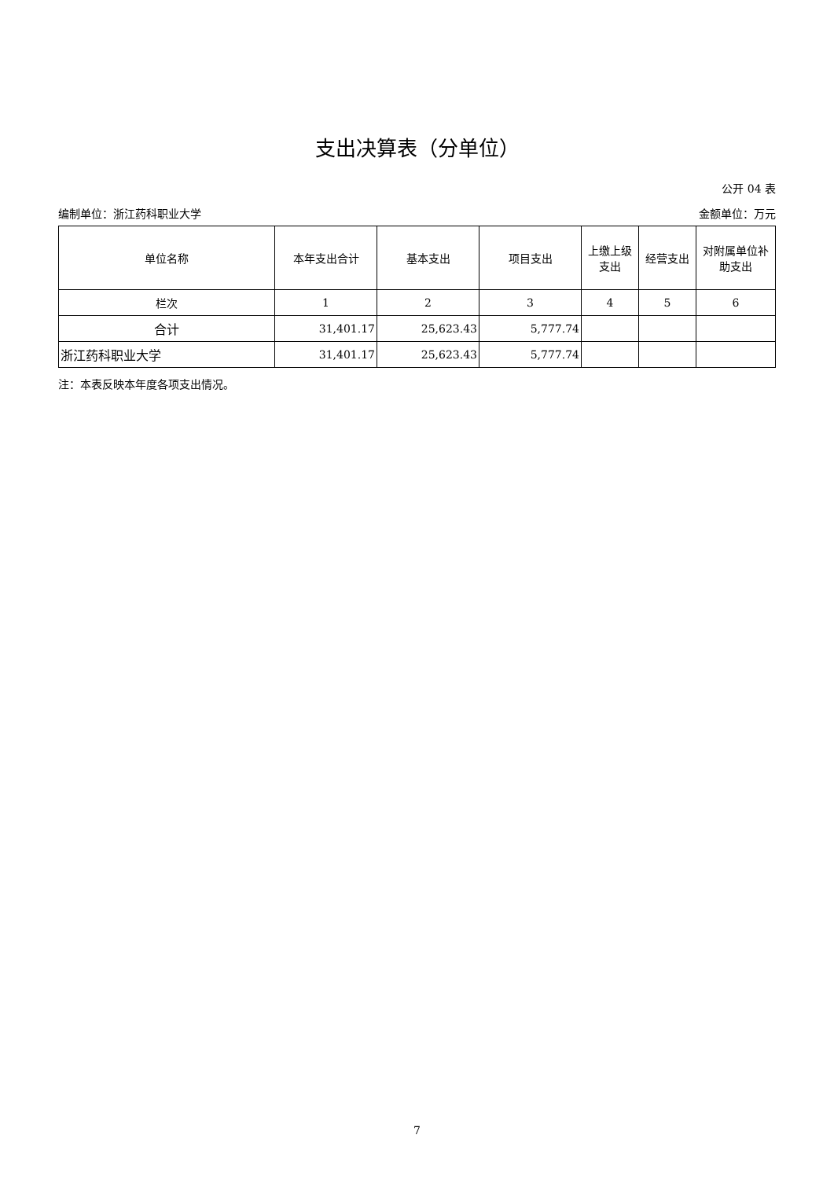支出决算表（分单位）
公开 04 表
编制单位：浙江药科职业大学 金额单位：万元
| 单位名称 | 本年支出合计 | 基本支出 | 项目支出 | 上缴上级支出 | 经营支出 | 对附属单位补助支出 |
| --- | --- | --- | --- | --- | --- | --- |
| 栏次 | 1 | 2 | 3 | 4 | 5 | 6 |
| 合计 | 31,401.17 | 25,623.43 | 5,777.74 | | | |
| 浙江药科职业大学 | 31,401.17 | 25,623.43 | 5,777.74 | | | |
注：本表反映本年度各项支出情况。
7